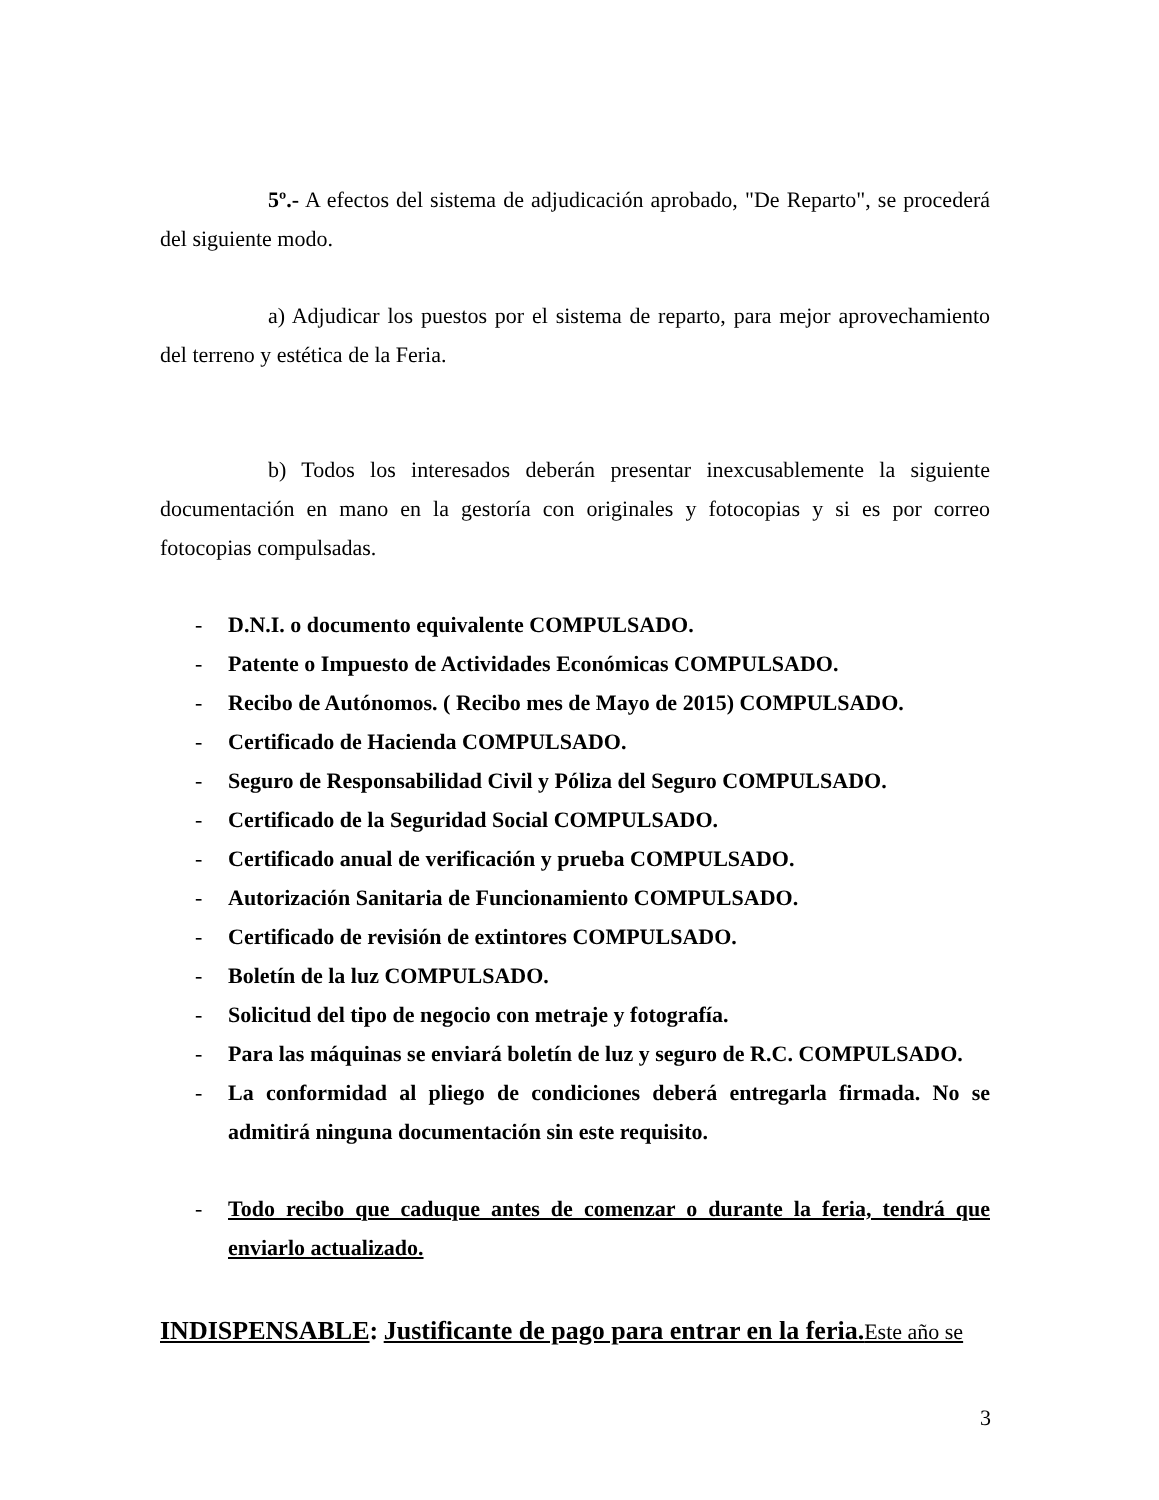5º.- A efectos del sistema de adjudicación aprobado, "De Reparto", se procederá del siguiente modo.
a) Adjudicar los puestos por el sistema de reparto, para mejor aprovechamiento del terreno y estética de la Feria.
b) Todos los interesados deberán presentar inexcusablemente la siguiente documentación en mano en la gestoría con originales y fotocopias y si es por correo fotocopias compulsadas.
- D.N.I. o documento equivalente COMPULSADO.
- Patente o Impuesto de Actividades Económicas COMPULSADO.
- Recibo de Autónomos. ( Recibo mes de Mayo de 2015) COMPULSADO.
- Certificado de Hacienda COMPULSADO.
- Seguro de Responsabilidad Civil y Póliza del Seguro COMPULSADO.
- Certificado de la Seguridad Social COMPULSADO.
- Certificado anual de verificación y prueba COMPULSADO.
- Autorización Sanitaria de Funcionamiento COMPULSADO.
- Certificado de revisión de extintores COMPULSADO.
- Boletín de la luz COMPULSADO.
- Solicitud del tipo de negocio con metraje y fotografía.
- Para las máquinas se enviará boletín de luz y seguro de R.C. COMPULSADO.
- La conformidad al pliego de condiciones deberá entregarla firmada. No se admitirá ninguna documentación sin este requisito.
- Todo recibo que caduque antes de comenzar o durante la feria, tendrá que enviarlo actualizado.
INDISPENSABLE: Justificante de pago para entrar en la feria. Este año se
3